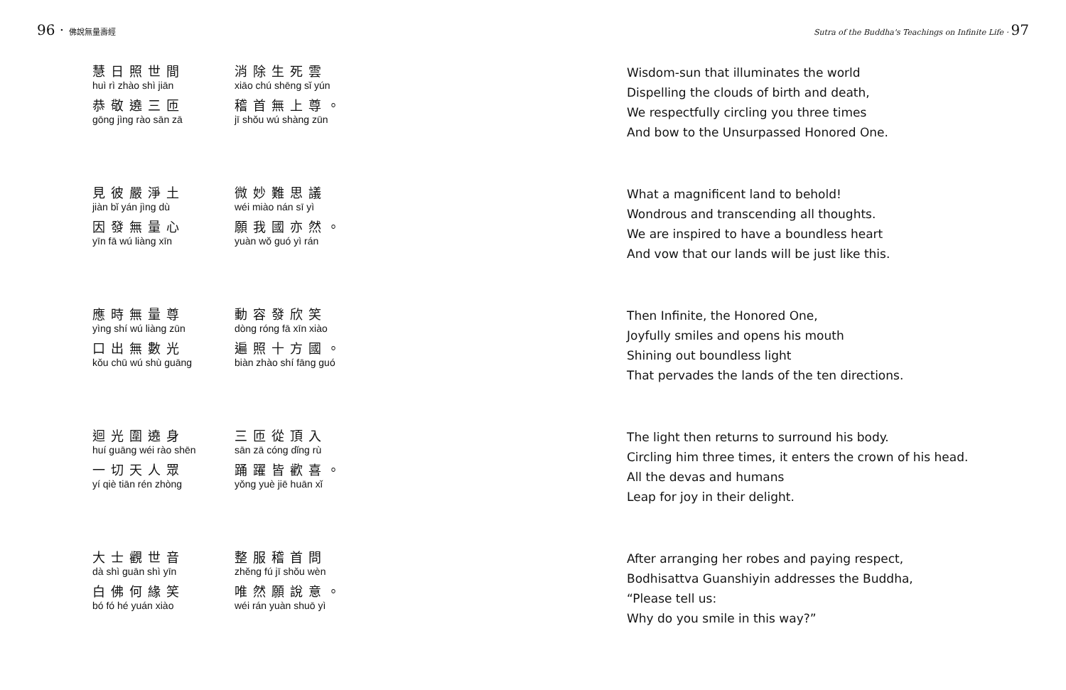96 · 佛說無量壽經
慧日照世間
huì rì zhào shì jiān
消除生死雲
xiāo chú shēng sǐ yún
恭敬遶三匝
gōng jìng rào sān zā
稽首無上尊。
jī shǒu wú shàng zūn
見彼嚴淨土
jiàn bǐ yán jìng dù
微妙難思議
wéi miào nán sī yì
因發無量心
yīn fā wú liàng xīn
願我國亦然。
yuàn wǒ guó yì rán
應時無量尊
yìng shí wú liàng zūn
動容發欣笑
dòng róng fā xīn xiào
口出無數光
kǒu chū wú shù guāng
遍照十方國。
biàn zhào shí fāng guó
迴光圍遶身
huí guāng wéi rào shēn
三匝從頂入
sān zā cóng dǐng rù
一切天人眾
yí qiè tiān rén zhòng
踊躍皆歡喜。
yǒng yuè jiē huān xǐ
大士觀世音
dà shì guān shì yīn
整服稽首問
zhěng fú jī shǒu wèn
白佛何緣笑
bó fó hé yuán xiào
唯然願說意。
wéi rán yuàn shuō yì
Sutra of the Buddha's Teachings on Infinite Life · 97
Wisdom-sun that illuminates the world
Dispelling the clouds of birth and death,
We respectfully circling you three times
And bow to the Unsurpassed Honored One.
What a magnificent land to behold!
Wondrous and transcending all thoughts.
We are inspired to have a boundless heart
And vow that our lands will be just like this.
Then Infinite, the Honored One,
Joyfully smiles and opens his mouth
Shining out boundless light
That pervades the lands of the ten directions.
The light then returns to surround his body.
Circling him three times, it enters the crown of his head.
All the devas and humans
Leap for joy in their delight.
After arranging her robes and paying respect,
Bodhisattva Guanshiyin addresses the Buddha,
“Please tell us:
Why do you smile in this way?”